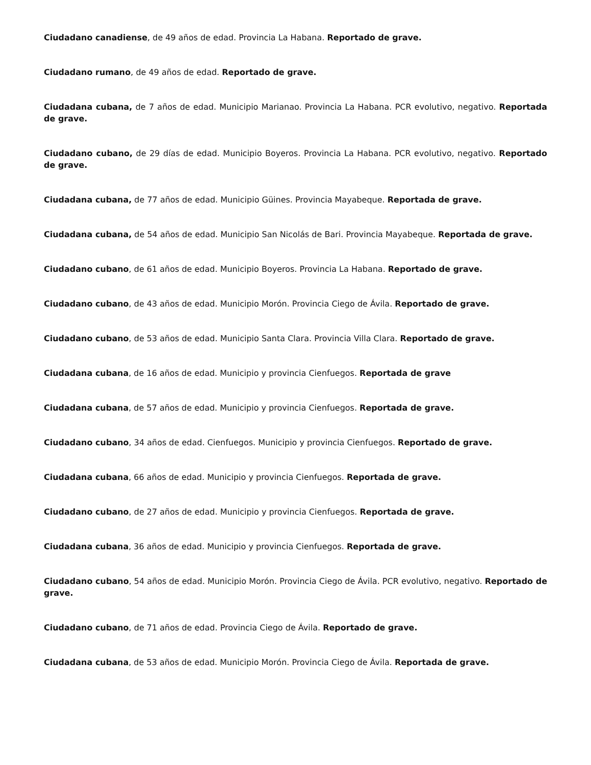Ciudadano canadiense, de 49 años de edad. Provincia La Habana. Reportado de grave.
Ciudadano rumano, de 49 años de edad. Reportado de grave.
Ciudadana cubana, de 7 años de edad. Municipio Marianao. Provincia La Habana. PCR evolutivo, negativo. Reportada de grave.
Ciudadano cubano, de 29 días de edad. Municipio Boyeros. Provincia La Habana. PCR evolutivo, negativo. Reportado de grave.
Ciudadana cubana, de 77 años de edad. Municipio Güines. Provincia Mayabeque. Reportada de grave.
Ciudadana cubana, de 54 años de edad. Municipio San Nicolás de Bari. Provincia Mayabeque. Reportada de grave.
Ciudadano cubano, de 61 años de edad. Municipio Boyeros. Provincia La Habana. Reportado de grave.
Ciudadano cubano, de 43 años de edad. Municipio Morón. Provincia Ciego de Ávila. Reportado de grave.
Ciudadano cubano, de 53 años de edad. Municipio Santa Clara. Provincia Villa Clara. Reportado de grave.
Ciudadana cubana, de 16 años de edad. Municipio y provincia Cienfuegos. Reportada de grave
Ciudadana cubana, de 57 años de edad. Municipio y provincia Cienfuegos. Reportada de grave.
Ciudadano cubano, 34 años de edad. Cienfuegos. Municipio y provincia Cienfuegos. Reportado de grave.
Ciudadana cubana, 66 años de edad. Municipio y provincia Cienfuegos. Reportada de grave.
Ciudadano cubano, de 27 años de edad. Municipio y provincia Cienfuegos. Reportada de grave.
Ciudadana cubana, 36 años de edad. Municipio y provincia Cienfuegos. Reportada de grave.
Ciudadano cubano, 54 años de edad. Municipio Morón. Provincia Ciego de Ávila. PCR evolutivo, negativo. Reportado de grave.
Ciudadano cubano, de 71 años de edad. Provincia Ciego de Ávila. Reportado de grave.
Ciudadana cubana, de 53 años de edad. Municipio Morón. Provincia Ciego de Ávila. Reportada de grave.